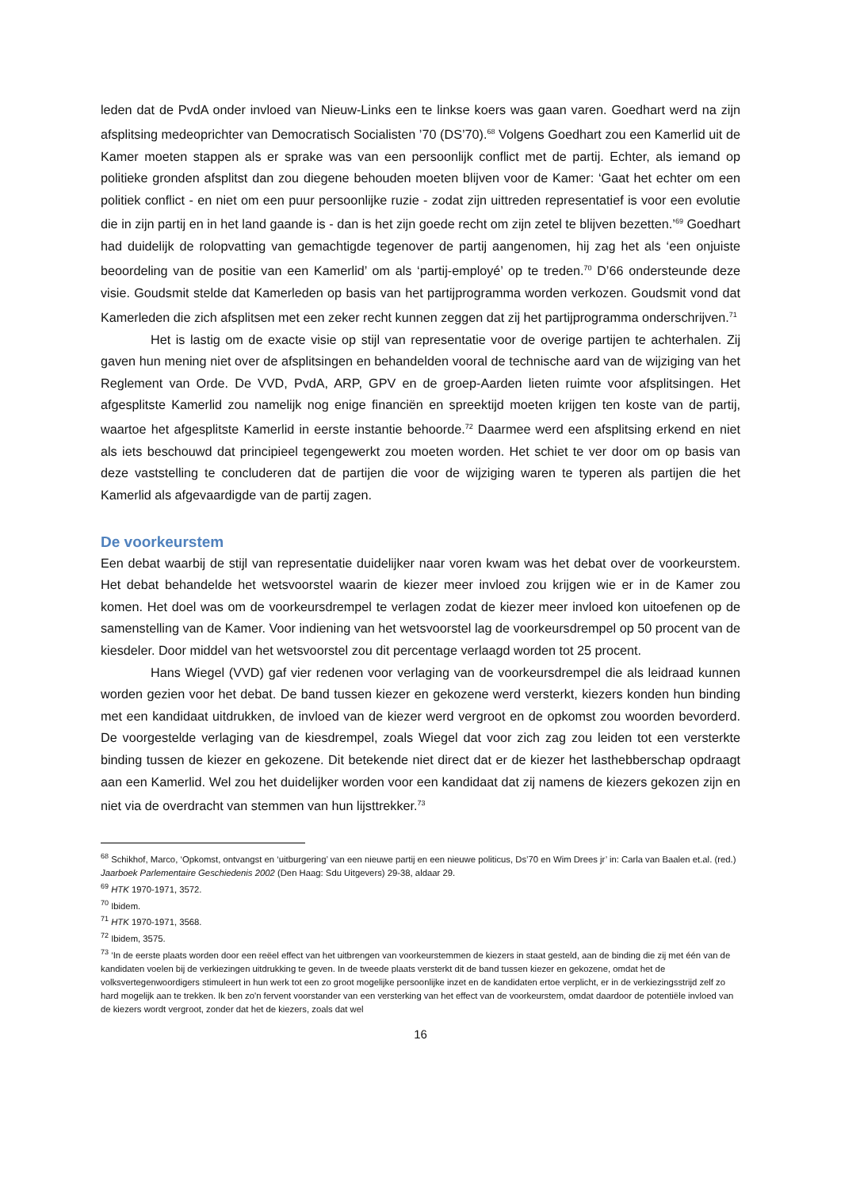leden dat de PvdA onder invloed van Nieuw-Links een te linkse koers was gaan varen. Goedhart werd na zijn afsplitsing medeoprichter van Democratisch Socialisten ’70 (DS’70).<sup>68</sup> Volgens Goedhart zou een Kamerlid uit de Kamer moeten stappen als er sprake was van een persoonlijk conflict met de partij. Echter, als iemand op politieke gronden afsplitst dan zou diegene behouden moeten blijven voor de Kamer: ‘Gaat het echter om een politiek conflict - en niet om een puur persoonlijke ruzie - zodat zijn uittreden representatief is voor een evolutie die in zijn partij en in het land gaande is - dan is het zijn goede recht om zijn zetel te blijven bezetten.’<sup>69</sup> Goedhart had duidelijk de rolopvatting van gemachtigde tegenover de partij aangenomen, hij zag het als ‘een onjuiste beoordeling van de positie van een Kamerlid’ om als ‘partij-employé’ op te treden.<sup>70</sup> D’66 ondersteunde deze visie. Goudsmit stelde dat Kamerleden op basis van het partijprogramma worden verkozen. Goudsmit vond dat Kamerleden die zich afsplitsen met een zeker recht kunnen zeggen dat zij het partijprogramma onderschrijven.<sup>71</sup>
Het is lastig om de exacte visie op stijl van representatie voor de overige partijen te achterhalen. Zij gaven hun mening niet over de afsplitsingen en behandelden vooral de technische aard van de wijziging van het Reglement van Orde. De VVD, PvdA, ARP, GPV en de groep-Aarden lieten ruimte voor afsplitsingen. Het afgesplitste Kamerlid zou namelijk nog enige financiën en spreektijd moeten krijgen ten koste van de partij, waartoe het afgesplitste Kamerlid in eerste instantie behoorde.<sup>72</sup> Daarmee werd een afsplitsing erkend en niet als iets beschouwd dat principieel tegengewerkt zou moeten worden. Het schiet te ver door om op basis van deze vaststelling te concluderen dat de partijen die voor de wijziging waren te typeren als partijen die het Kamerlid als afgevaardigde van de partij zagen.
De voorkeurstem
Een debat waarbij de stijl van representatie duidelijker naar voren kwam was het debat over de voorkeurstem. Het debat behandelde het wetsvoorstel waarin de kiezer meer invloed zou krijgen wie er in de Kamer zou komen. Het doel was om de voorkeursdrempel te verlagen zodat de kiezer meer invloed kon uitoefenen op de samenstelling van de Kamer. Voor indiening van het wetsvoorstel lag de voorkeursdrempel op 50 procent van de kiesdeler. Door middel van het wetsvoorstel zou dit percentage verlaagd worden tot 25 procent.
Hans Wiegel (VVD) gaf vier redenen voor verlaging van de voorkeursdrempel die als leidraad kunnen worden gezien voor het debat. De band tussen kiezer en gekozene werd versterkt, kiezers konden hun binding met een kandidaat uitdrukken, de invloed van de kiezer werd vergroot en de opkomst zou woorden bevorderd. De voorgestelde verlaging van de kiesdrempel, zoals Wiegel dat voor zich zag zou leiden tot een versterkte binding tussen de kiezer en gekozene. Dit betekende niet direct dat er de kiezer het lasthebberschap opdraagt aan een Kamerlid. Wel zou het duidelijker worden voor een kandidaat dat zij namens de kiezers gekozen zijn en niet via de overdracht van stemmen van hun lijsttrekker.<sup>73</sup>
<sup>68</sup> Schikhof, Marco, ‘Opkomst, ontvangst en ‘uitburgering’ van een nieuwe partij en een nieuwe politicus, Ds’70 en Wim Drees jr’ in: Carla van Baalen et.al. (red.) Jaarboek Parlementaire Geschiedenis 2002 (Den Haag: Sdu Uitgevers) 29-38, aldaar 29.
<sup>69</sup> HTK 1970-1971, 3572.
<sup>70</sup> Ibidem.
<sup>71</sup> HTK 1970-1971, 3568.
<sup>72</sup> Ibidem, 3575.
<sup>73</sup> ‘In de eerste plaats worden door een reëel effect van het uitbrengen van voorkeurstemmen de kiezers in staat gesteld, aan de binding die zij met één van de kandidaten voelen bij de verkiezingen uitdrukking te geven. In de tweede plaats versterkt dit de band tussen kiezer en gekozene, omdat het de volksvertegenwoordigers stimuleert in hun werk tot een zo groot mogelijke persoonlijke inzet en de kandidaten ertoe verplicht, er in de verkiezingsstrijd zelf zo hard mogelijk aan te trekken. Ik ben zo'n fervent voorstander van een versterking van het effect van de voorkeurstem, omdat daardoor de potentiële invloed van de kiezers wordt vergroot, zonder dat het de kiezers, zoals dat wel
16